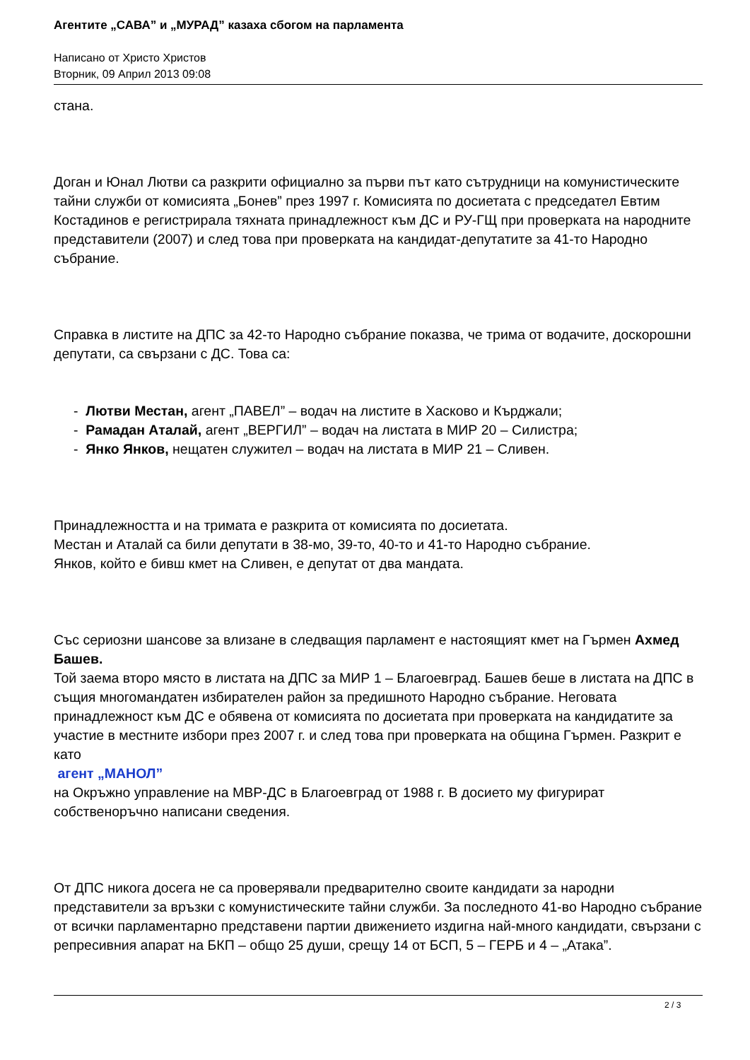Агентите „САВА” и „МУРАД” казаха сбогом на парламента
Написано от Христо Христов
Вторник, 09 Април 2013 09:08
стана.
Доган и Юнал Лютви са разкрити официално за първи път като сътрудници на комунистическите тайни служби от комисията „Бонев” през 1997 г. Комисията по досиетата с председател Евтим Костадинов е регистрирала тяхната принадлежност към ДС и РУ-ГЩ при проверката на народните представители (2007) и след това при проверката на кандидат-депутатите за 41-то Народно събрание.
Справка в листите на ДПС за 42-то Народно събрание показва, че трима от водачите, доскорошни депутати, са свързани с ДС. Това са:
- Лютви Местан, агент „ПАВЕЛ” – водач на листите в Хасково и Кърджали;
- Рамадан Аталай, агент „ВЕРГИЛ” – водач на листата в МИР 20 – Силистра;
- Янко Янков, нещатен служител – водач на листата в МИР 21 – Сливен.
Принадлежността и на тримата е разкрита от комисията по досиетата.
Местан и Аталай са били депутати в 38-мо, 39-то, 40-то и 41-то Народно събрание.
Янков, който е бивш кмет на Сливен, е депутат от два мандата.
Със сериозни шансове за влизане в следващия парламент е настоящият кмет на Гърмен Ахмед Башев.
Той заема второ място в листата на ДПС за МИР 1 – Благоевград. Башев беше в листата на ДПС в същия многомандатен избирателен район за предишното Народно събрание. Неговата принадлежност към ДС е обявена от комисията по досиетата при проверката на кандидатите за участие в местните избори през 2007 г. и след това при проверката на община Гърмен. Разкрит е като
агент „МАНОЛ”
на Окръжно управление на МВР-ДС в Благоевград от 1988 г. В досието му фигурират собственоръчно написани сведения.
От ДПС никога досега не са проверявали предварително своите кандидати за народни представители за връзки с комунистическите тайни служби. За последното 41-во Народно събрание от всички парламентарно представени партии движението издигна най-много кандидати, свързани с репресивния апарат на БКП – общо 25 души, срещу 14 от БСП, 5 – ГЕРБ и 4 – „Атака”.
2 / 3